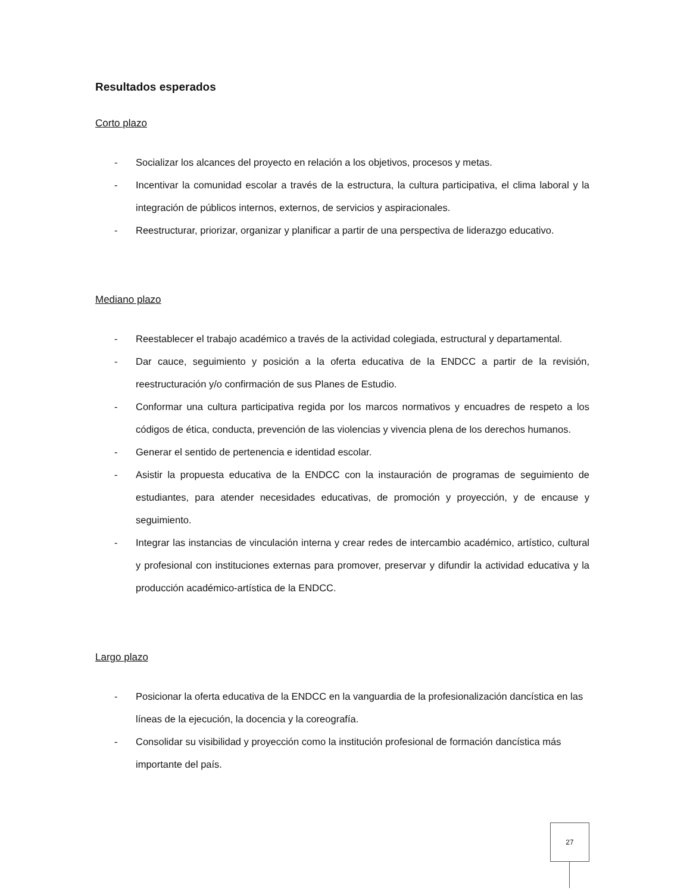Resultados esperados
Corto plazo
- Socializar los alcances del proyecto en relación a los objetivos, procesos y metas.
- Incentivar la comunidad escolar a través de la estructura, la cultura participativa, el clima laboral y la integración de públicos internos, externos, de servicios y aspiracionales.
- Reestructurar, priorizar, organizar y planificar a partir de una perspectiva de liderazgo educativo.
Mediano plazo
- Reestablecer el trabajo académico a través de la actividad colegiada, estructural y departamental.
- Dar cauce, seguimiento y posición a la oferta educativa de la ENDCC a partir de la revisión, reestructuración y/o confirmación de sus Planes de Estudio.
- Conformar una cultura participativa regida por los marcos normativos y encuadres de respeto a los códigos de ética, conducta, prevención de las violencias y vivencia plena de los derechos humanos.
- Generar el sentido de pertenencia e identidad escolar.
- Asistir la propuesta educativa de la ENDCC con la instauración de programas de seguimiento de estudiantes, para atender necesidades educativas, de promoción y proyección, y de encause y seguimiento.
- Integrar las instancias de vinculación interna y crear redes de intercambio académico, artístico, cultural y profesional con instituciones externas para promover, preservar y difundir la actividad educativa y la producción académico-artística de la ENDCC.
Largo plazo
- Posicionar la oferta educativa de la ENDCC en la vanguardia de la profesionalización dancística en las líneas de la ejecución, la docencia y la coreografía.
- Consolidar su visibilidad y proyección como la institución profesional de formación dancística más importante del país.
27